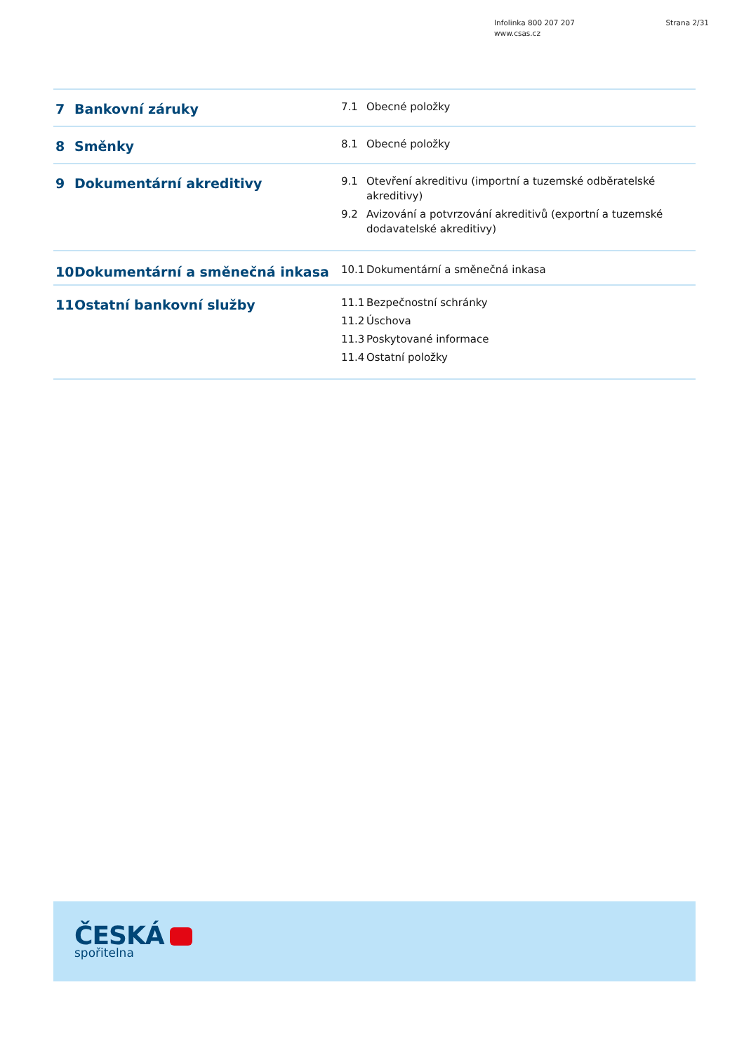Infolinka 800 207 207
www.csas.cz
Strana 2/31
7 Bankovní záruky
7.1 Obecné položky
8 Směnky
8.1 Obecné položky
9 Dokumentární akreditivy
9.1 Otevření akreditivu (importní a tuzemské odběratelské akreditivy)
9.2 Avizování a potvrzování akreditivů (exportní a tuzemské dodavatelské akreditivy)
10 Dokumentární a směnečná inkasa
10.1 Dokumentární a směnečná inkasa
11 Ostatní bankovní služby
11.1 Bezpečnostní schránky
11.2 Úschova
11.3 Poskytované informace
11.4 Ostatní položky
ČESKÁ
spořitelna